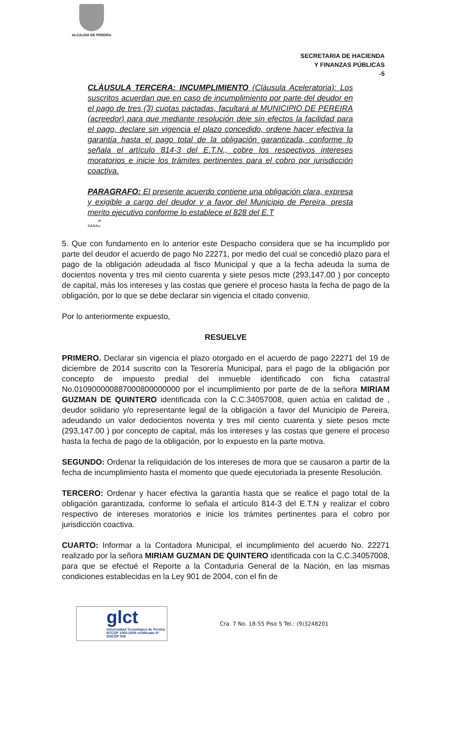ALCALDIA DE PEREIRA
SECRETARIA DE HACIENDA
Y FINANZAS PÚBLICAS
-5
CLÀUSULA TERCERA: INCUMPLIMIENTO (Cláusula Aceleratoria): Los suscritos acuerdan que en caso de incumplimiento por parte del deudor en el pago de tres (3) cuotas pactadas, facultará al MUNICIPIO DE PEREIRA (acreedor) para que mediante resolución deje sin efectos la facilidad para el pago, declare sin vigencia el plazo concedido, ordene hacer efectiva la garantía hasta el pago total de la obligación garantizada, conforme lo señala el artículo 814-3 del E.T.N., cobre los respectivos intereses moratorios e inicie los trámites pertinentes para el cobro por jurisdicción coactiva.
PARAGRAFO: El presente acuerdo contiene una obligación clara, expresa y exigible a cargo del deudor y a favor del Municipio de Pereira, presta merito ejecutivo conforme lo establece el 828 del E.T
….”
5. Que con fundamento en lo anterior este Despacho considera que se ha incumplido por parte del deudor el acuerdo de pago No 22271, por medio del cual se concedió plazo para el pago de la obligación adeudada al fisco Municipal y que a la fecha adeuda la suma de docientos noventa y tres mil ciento cuarenta y siete pesos mcte (293,147.00 ) por concepto de capital, más los intereses y las costas que genere el proceso hasta la fecha de pago de la obligación, por lo que se debe declarar sin vigencia el citado convenio.
Por lo anteriormente expuesto,
RESUELVE
PRIMERO. Declarar sin vigencia el plazo otorgado en el acuerdo de pago 22271 del 19 de diciembre de 2014 suscrito con la Tesorería Municipal, para el pago de la obligación por concepto de impuesto predial del inmueble identificado con ficha catastral No.010900000887000800000000 por el incumplimiento por parte de de la señora MIRIAM GUZMAN DE QUINTERO identificada con la C.C.34057008, quien actúa en calidad de , deudor solidario y/o representante legal de la obligación a favor del Municipio de Pereira, adeudando un valor dedocientos noventa y tres mil ciento cuarenta y siete pesos mcte (293,147.00 ) por concepto de capital, más los intereses y las costas que genere el proceso hasta la fecha de pago de la obligación, por lo expuesto en la parte motiva.
SEGUNDO: Ordenar la reliquidación de los intereses de mora que se causaron a partir de la fecha de incumplimiento hasta el momento que quede ejecutoriada la presente Resolución.
TERCERO: Ordenar y hacer efectiva la garantía hasta que se realice el pago total de la obligación garantizada, conforme lo señala el artículo 814-3 del E.T.N y realizar el cobro respectivo de intereses moratorios e inicie los trámites pertinentes para el cobro por jurisdicción coactiva.
CUARTO: Informar a la Contadora Municipal, el incumplimiento del acuerdo No. 22271 realizado por la señora MIRIAM GUZMAN DE QUINTERO identificada con la C.C.34057008, para que se efectué el Reporte a la Contaduría General de la Nación, en las mismas condiciones establecidas en la Ley 901 de 2004, con el fin de
glct
Universidad Tecnológica de Pereira
NTCGP 1000:2009 certificado N° SGCGP 008
Cra. 7 No. 18-55 Piso 5 Tel.: (9)3248201